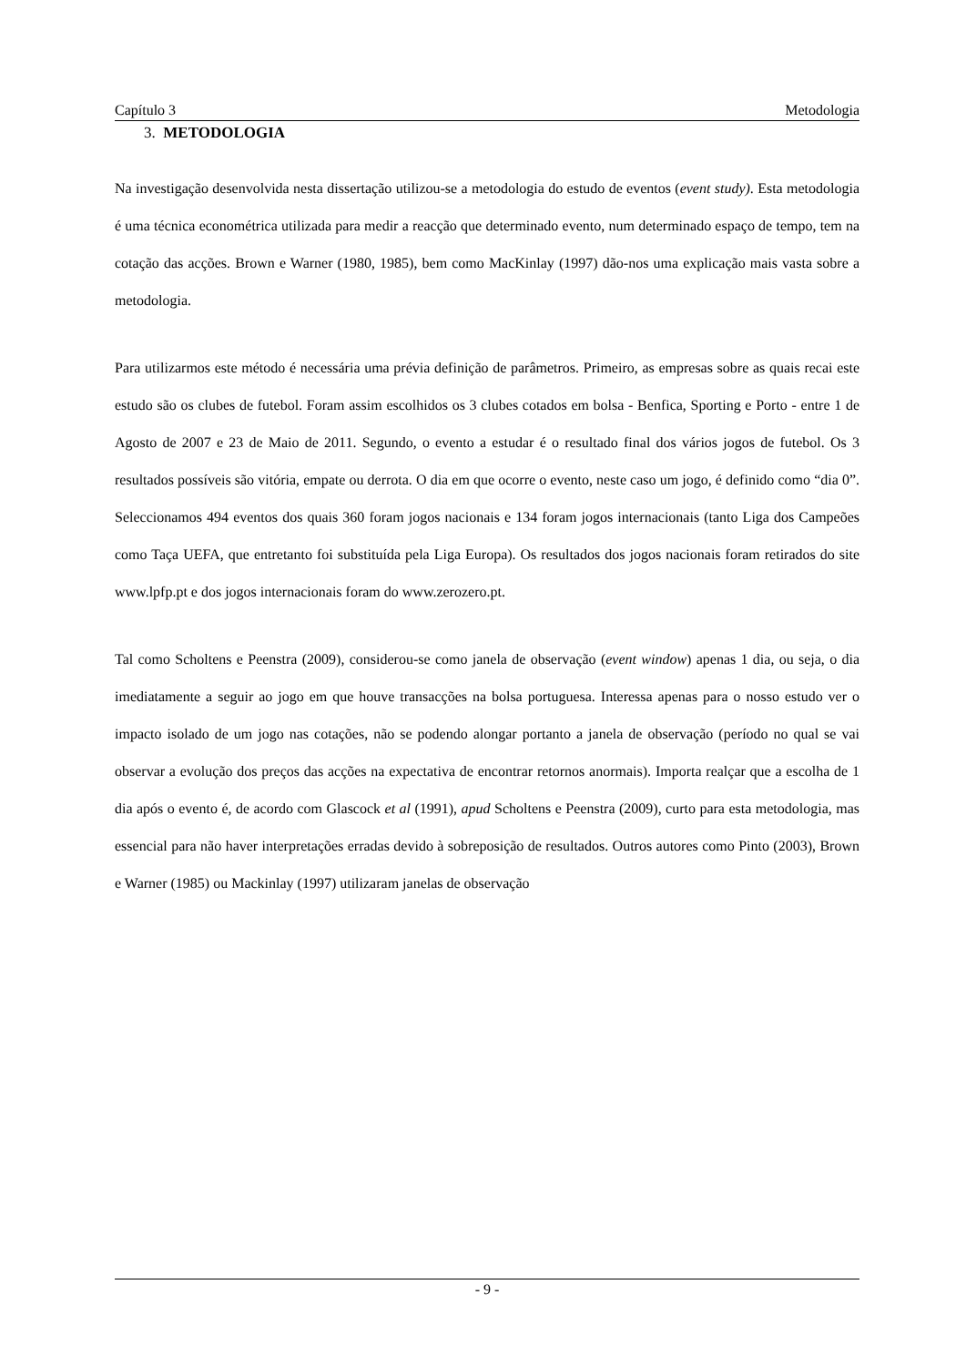Capítulo 3 Metodologia
3. METODOLOGIA
Na investigação desenvolvida nesta dissertação utilizou-se a metodologia do estudo de eventos (event study). Esta metodologia é uma técnica econométrica utilizada para medir a reacção que determinado evento, num determinado espaço de tempo, tem na cotação das acções. Brown e Warner (1980, 1985), bem como MacKinlay (1997) dão-nos uma explicação mais vasta sobre a metodologia.
Para utilizarmos este método é necessária uma prévia definição de parâmetros. Primeiro, as empresas sobre as quais recai este estudo são os clubes de futebol. Foram assim escolhidos os 3 clubes cotados em bolsa - Benfica, Sporting e Porto - entre 1 de Agosto de 2007 e 23 de Maio de 2011. Segundo, o evento a estudar é o resultado final dos vários jogos de futebol. Os 3 resultados possíveis são vitória, empate ou derrota. O dia em que ocorre o evento, neste caso um jogo, é definido como “dia 0”. Seleccionamos 494 eventos dos quais 360 foram jogos nacionais e 134 foram jogos internacionais (tanto Liga dos Campeões como Taça UEFA, que entretanto foi substituída pela Liga Europa). Os resultados dos jogos nacionais foram retirados do site www.lpfp.pt e dos jogos internacionais foram do www.zerozero.pt.
Tal como Scholtens e Peenstra (2009), considerou-se como janela de observação (event window) apenas 1 dia, ou seja, o dia imediatamente a seguir ao jogo em que houve transacções na bolsa portuguesa. Interessa apenas para o nosso estudo ver o impacto isolado de um jogo nas cotações, não se podendo alongar portanto a janela de observação (período no qual se vai observar a evolução dos preços das acções na expectativa de encontrar retornos anormais). Importa realçar que a escolha de 1 dia após o evento é, de acordo com Glascock et al (1991), apud Scholtens e Peenstra (2009), curto para esta metodologia, mas essencial para não haver interpretações erradas devido à sobreposição de resultados. Outros autores como Pinto (2003), Brown e Warner (1985) ou Mackinlay (1997) utilizaram janelas de observação
- 9 -